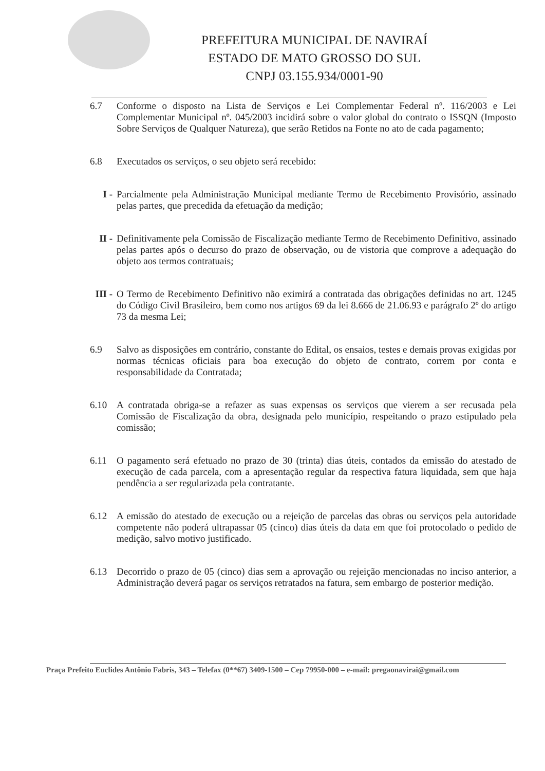PREFEITURA MUNICIPAL DE NAVIRAÍ
ESTADO DE MATO GROSSO DO SUL
CNPJ 03.155.934/0001-90
6.7 Conforme o disposto na Lista de Serviços e Lei Complementar Federal nº. 116/2003 e Lei Complementar Municipal nº. 045/2003 incidirá sobre o valor global do contrato o ISSQN (Imposto Sobre Serviços de Qualquer Natureza), que serão Retidos na Fonte no ato de cada pagamento;
6.8 Executados os serviços, o seu objeto será recebido:
I - Parcialmente pela Administração Municipal mediante Termo de Recebimento Provisório, assinado pelas partes, que precedida da efetuação da medição;
II - Definitivamente pela Comissão de Fiscalização mediante Termo de Recebimento Definitivo, assinado pelas partes após o decurso do prazo de observação, ou de vistoria que comprove a adequação do objeto aos termos contratuais;
III -
O Termo de Recebimento Definitivo não eximirá a contratada das obrigações definidas no art. 1245 do Código Civil Brasileiro, bem como nos artigos 69 da lei 8.666 de 21.06.93 e parágrafo 2º do artigo 73 da mesma Lei;
6.9 Salvo as disposições em contrário, constante do Edital, os ensaios, testes e demais provas exigidas por normas técnicas oficiais para boa execução do objeto de contrato, correm por conta e responsabilidade da Contratada;
6.10 A contratada obriga-se a refazer as suas expensas os serviços que vierem a ser recusada pela Comissão de Fiscalização da obra, designada pelo município, respeitando o prazo estipulado pela comissão;
6.11 O pagamento será efetuado no prazo de 30 (trinta) dias úteis, contados da emissão do atestado de execução de cada parcela, com a apresentação regular da respectiva fatura liquidada, sem que haja pendência a ser regularizada pela contratante.
6.12 A emissão do atestado de execução ou a rejeição de parcelas das obras ou serviços pela autoridade competente não poderá ultrapassar 05 (cinco) dias úteis da data em que foi protocolado o pedido de medição, salvo motivo justificado.
6.13 Decorrido o prazo de 05 (cinco) dias sem a aprovação ou rejeição mencionadas no inciso anterior, a Administração deverá pagar os serviços retratados na fatura, sem embargo de posterior medição.
Praça Prefeito Euclides Antônio Fabris, 343 – Telefax (0**67) 3409-1500 – Cep 79950-000 – e-mail: pregaonavirai@gmail.com